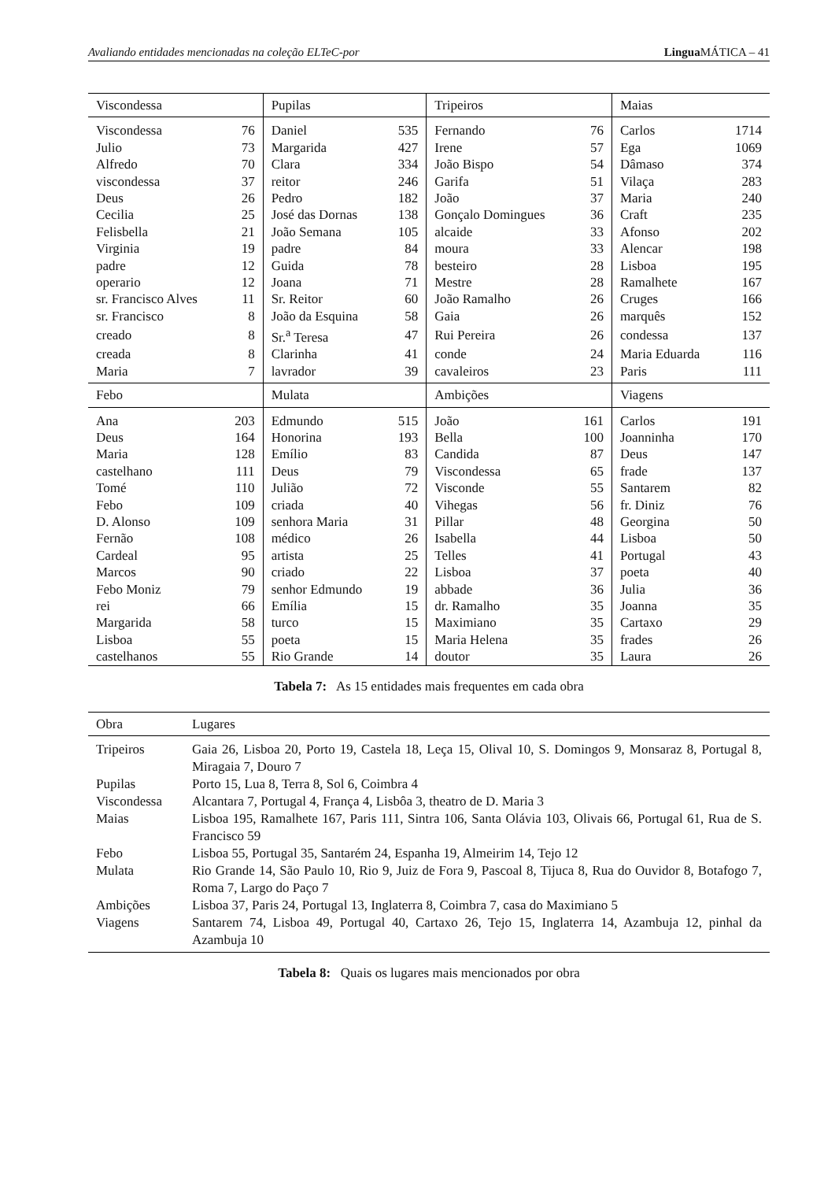Avaliando entidades mencionadas na coleção ELTeC-por Lingua MÁTICA – 41
| Viscondessa | | Pupilas | | Tripeiros | | Maias | |
| --- | --- | --- | --- | --- | --- | --- | --- |
| Viscondessa | 76 | Daniel | 535 | Fernando | 76 | Carlos | 1714 |
| Julio | 73 | Margarida | 427 | Irene | 57 | Ega | 1069 |
| Alfredo | 70 | Clara | 334 | João Bispo | 54 | Dâmaso | 374 |
| viscondessa | 37 | reitor | 246 | Garifa | 51 | Vilaça | 283 |
| Deus | 26 | Pedro | 182 | João | 37 | Maria | 240 |
| Cecilia | 25 | José das Dornas | 138 | Gonçalo Domingues | 36 | Craft | 235 |
| Felisbella | 21 | João Semana | 105 | alcaide | 33 | Afonso | 202 |
| Virginia | 19 | padre | 84 | moura | 33 | Alencar | 198 |
| padre | 12 | Guida | 78 | besteiro | 28 | Lisboa | 195 |
| operario | 12 | Joana | 71 | Mestre | 28 | Ramalhete | 167 |
| sr. Francisco Alves | 11 | Sr. Reitor | 60 | João Ramalho | 26 | Cruges | 166 |
| sr. Francisco | 8 | João da Esquina | 58 | Gaia | 26 | marquês | 152 |
| creado | 8 | Sr.<sup>a</sup> Teresa | 47 | Rui Pereira | 26 | condessa | 137 |
| creada | 8 | Clarinha | 41 | conde | 24 | Maria Eduarda | 116 |
| Maria | 7 | lavrador | 39 | cavaleiros | 23 | Paris | 111 |
| Febo | | Mulata | | Ambições | | Viagens | |
| Ana | 203 | Edmundo | 515 | João | 161 | Carlos | 191 |
| Deus | 164 | Honorina | 193 | Bella | 100 | Joanninha | 170 |
| Maria | 128 | Emílio | 83 | Candida | 87 | Deus | 147 |
| castelhano | 111 | Deus | 79 | Viscondessa | 65 | frade | 137 |
| Tomé | 110 | Julião | 72 | Visconde | 55 | Santarem | 82 |
| Febo | 109 | criada | 40 | Vihegas | 56 | fr. Diniz | 76 |
| D. Alonso | 109 | senhora Maria | 31 | Pillar | 48 | Georgina | 50 |
| Fernão | 108 | médico | 26 | Isabella | 44 | Lisboa | 50 |
| Cardeal | 95 | artista | 25 | Telles | 41 | Portugal | 43 |
| Marcos | 90 | criado | 22 | Lisboa | 37 | poeta | 40 |
| Febo Moniz | 79 | senhor Edmundo | 19 | abbade | 36 | Julia | 36 |
| rei | 66 | Emília | 15 | dr. Ramalho | 35 | Joanna | 35 |
| Margarida | 58 | turco | 15 | Maximiano | 35 | Cartaxo | 29 |
| Lisboa | 55 | poeta | 15 | Maria Helena | 35 | frades | 26 |
| castelhanos | 55 | Rio Grande | 14 | doutor | 35 | Laura | 26 |
Tabela 7: As 15 entidades mais frequentes em cada obra
| Obra | Lugares |
| --- | --- |
| Tripeiros | Gaia 26, Lisboa 20, Porto 19, Castela 18, Leça 15, Olival 10, S. Domingos 9, Monsaraz 8, Portugal 8, Miragaia 7, Douro 7 |
| Pupilas | Porto 15, Lua 8, Terra 8, Sol 6, Coimbra 4 |
| Viscondessa | Alcantara 7, Portugal 4, França 4, Lisbôa 3, theatro de D. Maria 3 |
| Maias | Lisboa 195, Ramalhete 167, Paris 111, Sintra 106, Santa Olávia 103, Olivais 66, Portugal 61, Rua de S. Francisco 59 |
| Febo | Lisboa 55, Portugal 35, Santarém 24, Espanha 19, Almeirim 14, Tejo 12 |
| Mulata | Rio Grande 14, São Paulo 10, Rio 9, Juiz de Fora 9, Pascoal 8, Tijuca 8, Rua do Ouvidor 8, Botafogo 7, Roma 7, Largo do Paço 7 |
| Ambições | Lisboa 37, Paris 24, Portugal 13, Inglaterra 8, Coimbra 7, casa do Maximiano 5 |
| Viagens | Santarem 74, Lisboa 49, Portugal 40, Cartaxo 26, Tejo 15, Inglaterra 14, Azambuja 12, pinhal da Azambuja 10 |
Tabela 8: Quais os lugares mais mencionados por obra